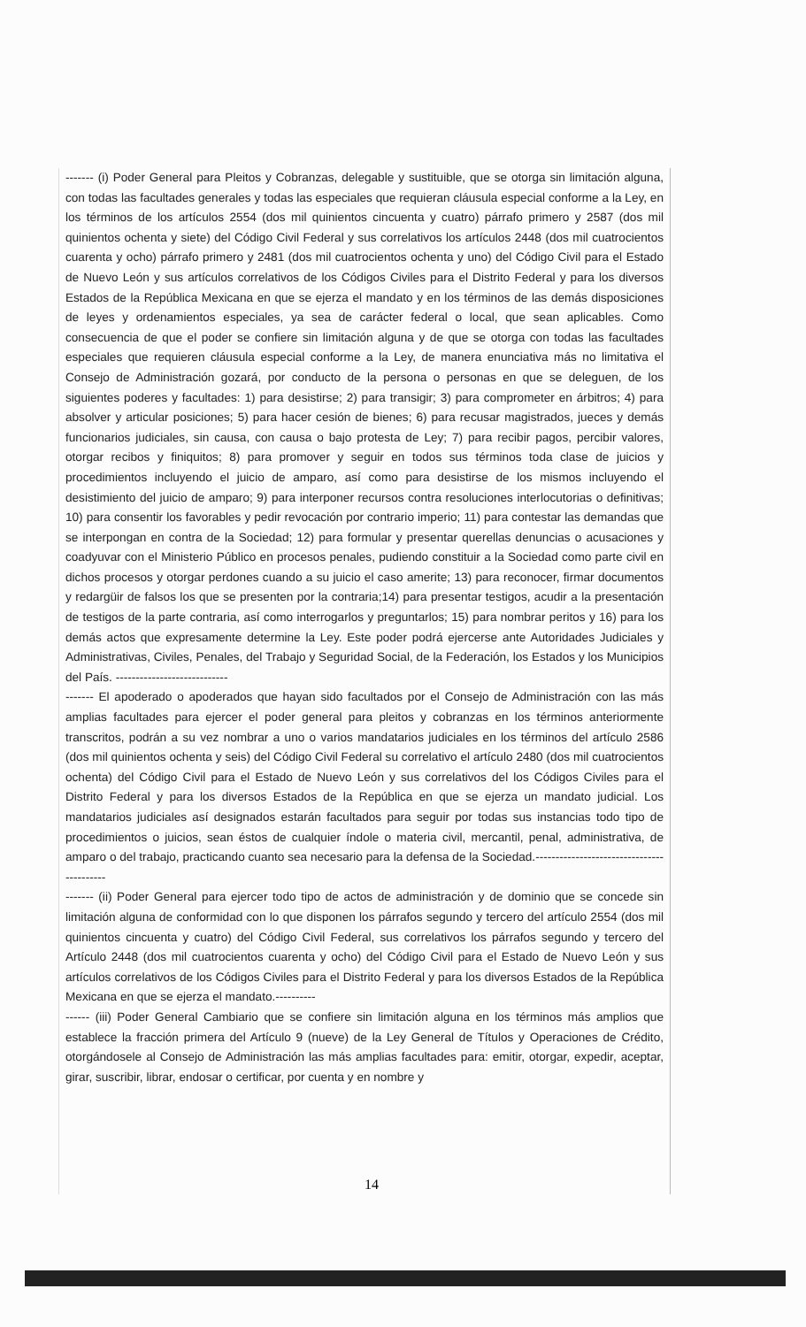------- (i) Poder General para Pleitos y Cobranzas, delegable y sustituible, que se otorga sin limitación alguna, con todas las facultades generales y todas las especiales que requieran cláusula especial conforme a la Ley, en los términos de los artículos 2554 (dos mil quinientos cincuenta y cuatro) párrafo primero y 2587 (dos mil quinientos ochenta y siete) del Código Civil Federal y sus correlativos los artículos 2448 (dos mil cuatrocientos cuarenta y ocho) párrafo primero y 2481 (dos mil cuatrocientos ochenta y uno) del Código Civil para el Estado de Nuevo León y sus artículos correlativos de los Códigos Civiles para el Distrito Federal y para los diversos Estados de la República Mexicana en que se ejerza el mandato y en los términos de las demás disposiciones de leyes y ordenamientos especiales, ya sea de carácter federal o local, que sean aplicables. Como consecuencia de que el poder se confiere sin limitación alguna y de que se otorga con todas las facultades especiales que requieren cláusula especial conforme a la Ley, de manera enunciativa más no limitativa el Consejo de Administración gozará, por conducto de la persona o personas en que se deleguen, de los siguientes poderes y facultades: 1) para desistirse; 2) para transigir; 3) para comprometer en árbitros; 4) para absolver y articular posiciones; 5) para hacer cesión de bienes; 6) para recusar magistrados, jueces y demás funcionarios judiciales, sin causa, con causa o bajo protesta de Ley; 7) para recibir pagos, percibir valores, otorgar recibos y finiquitos; 8) para promover y seguir en todos sus términos toda clase de juicios y procedimientos incluyendo el juicio de amparo, así como para desistirse de los mismos incluyendo el desistimiento del juicio de amparo; 9) para interponer recursos contra resoluciones interlocutorias o definitivas; 10) para consentir los favorables y pedir revocación por contrario imperio; 11) para contestar las demandas que se interpongan en contra de la Sociedad; 12) para formular y presentar querellas denuncias o acusaciones y coadyuvar con el Ministerio Público en procesos penales, pudiendo constituir a la Sociedad como parte civil en dichos procesos y otorgar perdones cuando a su juicio el caso amerite; 13) para reconocer, firmar documentos y redargüir de falsos los que se presenten por la contraria;14) para presentar testigos, acudir a la presentación de testigos de la parte contraria, así como interrogarlos y preguntarlos; 15) para nombrar peritos y 16) para los demás actos que expresamente determine la Ley. Este poder podrá ejercerse ante Autoridades Judiciales y Administrativas, Civiles, Penales, del Trabajo y Seguridad Social, de la Federación, los Estados y los Municipios del País. ----------------------------
------- El apoderado o apoderados que hayan sido facultados por el Consejo de Administración con las más amplias facultades para ejercer el poder general para pleitos y cobranzas en los términos anteriormente transcritos, podrán a su vez nombrar a uno o varios mandatarios judiciales en los términos del artículo 2586 (dos mil quinientos ochenta y seis) del Código Civil Federal su correlativo el artículo 2480 (dos mil cuatrocientos ochenta) del Código Civil para el Estado de Nuevo León y sus correlativos del los Códigos Civiles para el Distrito Federal y para los diversos Estados de la República en que se ejerza un mandato judicial. Los mandatarios judiciales así designados estarán facultados para seguir por todas sus instancias todo tipo de procedimientos o juicios, sean éstos de cualquier índole o materia civil, mercantil, penal, administrativa, de amparo o del trabajo, practicando cuanto sea necesario para la defensa de la Sociedad.------------------------------------------
------- (ii) Poder General para ejercer todo tipo de actos de administración y de dominio que se concede sin limitación alguna de conformidad con lo que disponen los párrafos segundo y tercero del artículo 2554 (dos mil quinientos cincuenta y cuatro) del Código Civil Federal, sus correlativos los párrafos segundo y tercero del Artículo 2448 (dos mil cuatrocientos cuarenta y ocho) del Código Civil para el Estado de Nuevo León y sus artículos correlativos de los Códigos Civiles para el Distrito Federal y para los diversos Estados de la República Mexicana en que se ejerza el mandato.----------
------ (iii) Poder General Cambiario que se confiere sin limitación alguna en los términos más amplios que establece la fracción primera del Artículo 9 (nueve) de la Ley General de Títulos y Operaciones de Crédito, otorgándosele al Consejo de Administración las más amplias facultades para: emitir, otorgar, expedir, aceptar, girar, suscribir, librar, endosar o certificar, por cuenta y en nombre y
14